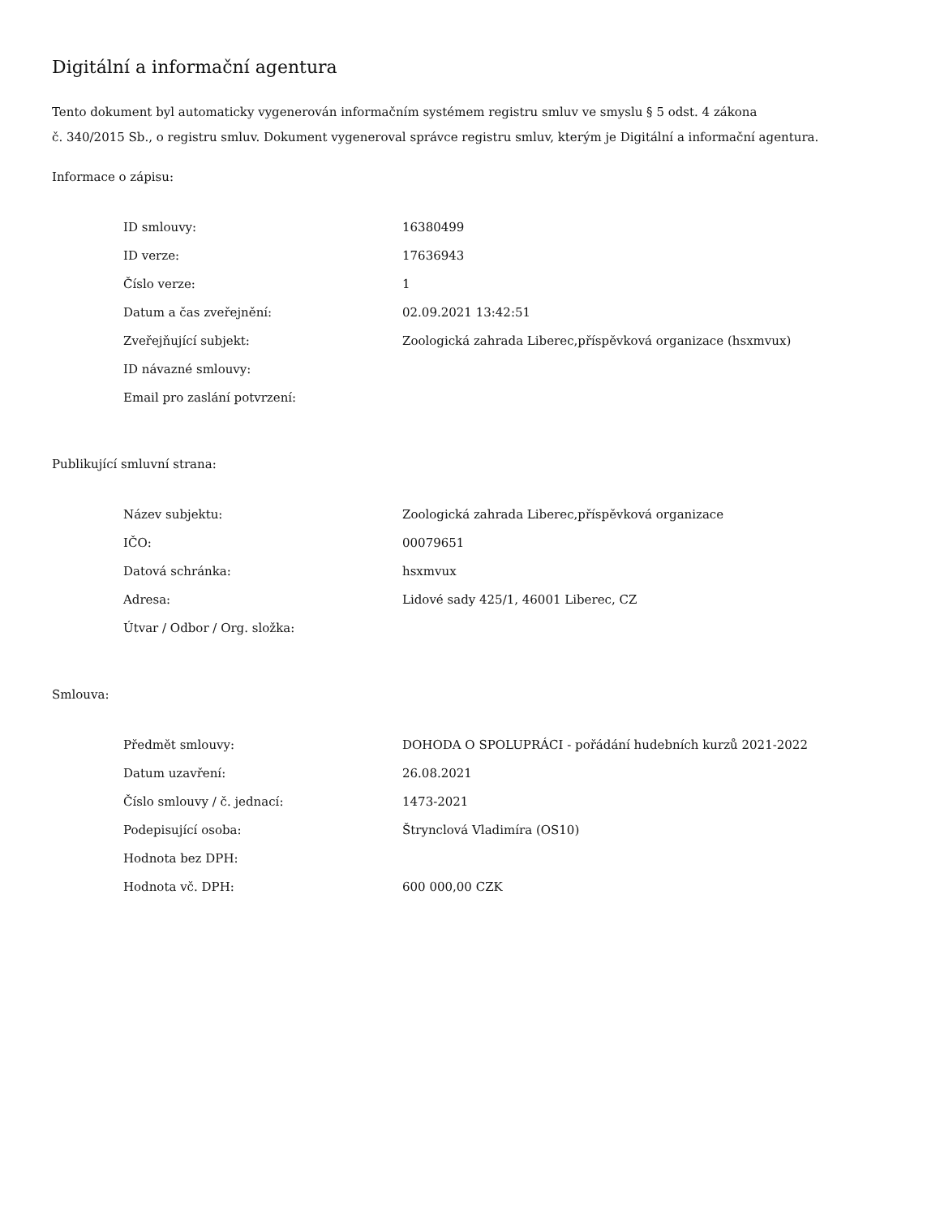Digitální a informační agentura
Tento dokument byl automaticky vygenerován informačním systémem registru smluv ve smyslu § 5 odst. 4 zákona
č. 340/2015 Sb., o registru smluv. Dokument vygeneroval správce registru smluv, kterým je Digitální a informační agentura.
Informace o zápisu:
| ID smlouvy: | 16380499 |
| ID verze: | 17636943 |
| Číslo verze: | 1 |
| Datum a čas zveřejnění: | 02.09.2021 13:42:51 |
| Zveřejňující subjekt: | Zoologická zahrada Liberec,příspěvková organizace (hsxmvux) |
| ID návazné smlouvy: | |
| Email pro zaslání potvrzení: | |
Publikující smluvní strana:
| Název subjektu: | Zoologická zahrada Liberec,příspěvková organizace |
| IČO: | 00079651 |
| Datová schránka: | hsxmvux |
| Adresa: | Lidové sady 425/1, 46001 Liberec, CZ |
| Útvar / Odbor / Org. složka: | |
Smlouva:
| Předmět smlouvy: | DOHODA O SPOLUPRÁCI - pořádání hudebních kurzů 2021-2022 |
| Datum uzavření: | 26.08.2021 |
| Číslo smlouvy / č. jednací: | 1473-2021 |
| Podepisující osoba: | Štrynclová Vladimíra (OS10) |
| Hodnota bez DPH: | |
| Hodnota vč. DPH: | 600 000,00 CZK |